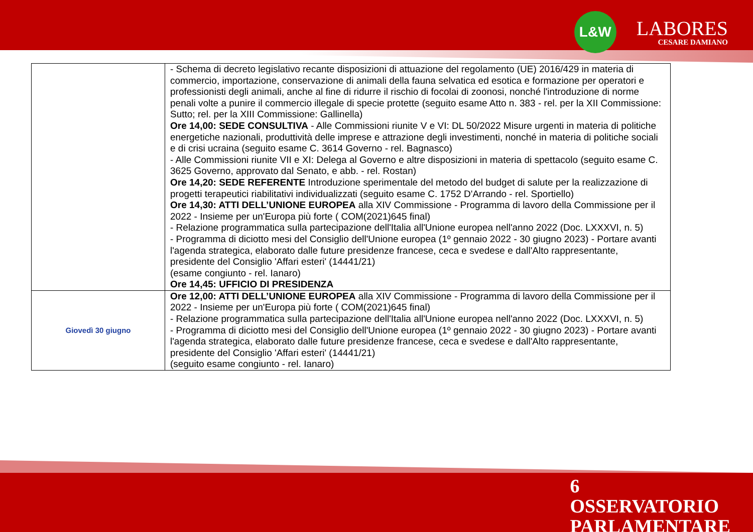L&W
LABORES
CESARE DAMIANO
| | - Schema di decreto legislativo recante disposizioni di attuazione del regolamento (UE) 2016/429 in materia di commercio, importazione, conservazione di animali della fauna selvatica ed esotica e formazione per operatori e professionisti degli animali, anche al fine di ridurre il rischio di focolai di zoonosi, nonché l'introduzione di norme penali volte a punire il commercio illegale di specie protette (seguito esame Atto n. 383 - rel. per la XII Commissione: Sutto; rel. per la XIII Commissione: Gallinella) Ore 14,00: SEDE CONSULTIVA - Alle Commissioni riunite V e VI: DL 50/2022 Misure urgenti in materia di politiche energetiche nazionali, produttività delle imprese e attrazione degli investimenti, nonché in materia di politiche sociali e di crisi ucraina (seguito esame C. 3614 Governo - rel. Bagnasco) - Alle Commissioni riunite VII e XI: Delega al Governo e altre disposizioni in materia di spettacolo (seguito esame C. 3625 Governo, approvato dal Senato, e abb. - rel. Rostan) Ore 14,20: SEDE REFERENTE Introduzione sperimentale del metodo del budget di salute per la realizzazione di progetti terapeutici riabilitativi individualizzati (seguito esame C. 1752 D'Arrando - rel. Sportiello) Ore 14,30: ATTI DELL’UNIONE EUROPEA alla XIV Commissione - Programma di lavoro della Commissione per il 2022 - Insieme per un'Europa più forte ( COM(2021)645 final) - Relazione programmatica sulla partecipazione dell'Italia all'Unione europea nell'anno 2022 (Doc. LXXXVI, n. 5) - Programma di diciotto mesi del Consiglio dell'Unione europea (1º gennaio 2022 - 30 giugno 2023) - Portare avanti l'agenda strategica, elaborato dalle future presidenze francese, ceca e svedese e dall'Alto rappresentante, presidente del Consiglio 'Affari esteri' (14441/21) (esame congiunto - rel. Ianaro) Ore 14,45: UFFICIO DI PRESIDENZA |
| Giovedì 30 giugno | Ore 12,00: ATTI DELL’UNIONE EUROPEA alla XIV Commissione - Programma di lavoro della Commissione per il 2022 - Insieme per un'Europa più forte ( COM(2021)645 final) - Relazione programmatica sulla partecipazione dell'Italia all'Unione europea nell'anno 2022 (Doc. LXXXVI, n. 5) - Programma di diciotto mesi del Consiglio dell'Unione europea (1º gennaio 2022 - 30 giugno 2023) - Portare avanti l'agenda strategica, elaborato dalle future presidenze francese, ceca e svedese e dall'Alto rappresentante, presidente del Consiglio 'Affari esteri' (14441/21) (seguito esame congiunto - rel. Ianaro) |
6
OSSERVATORIO
PARLAMENTARE